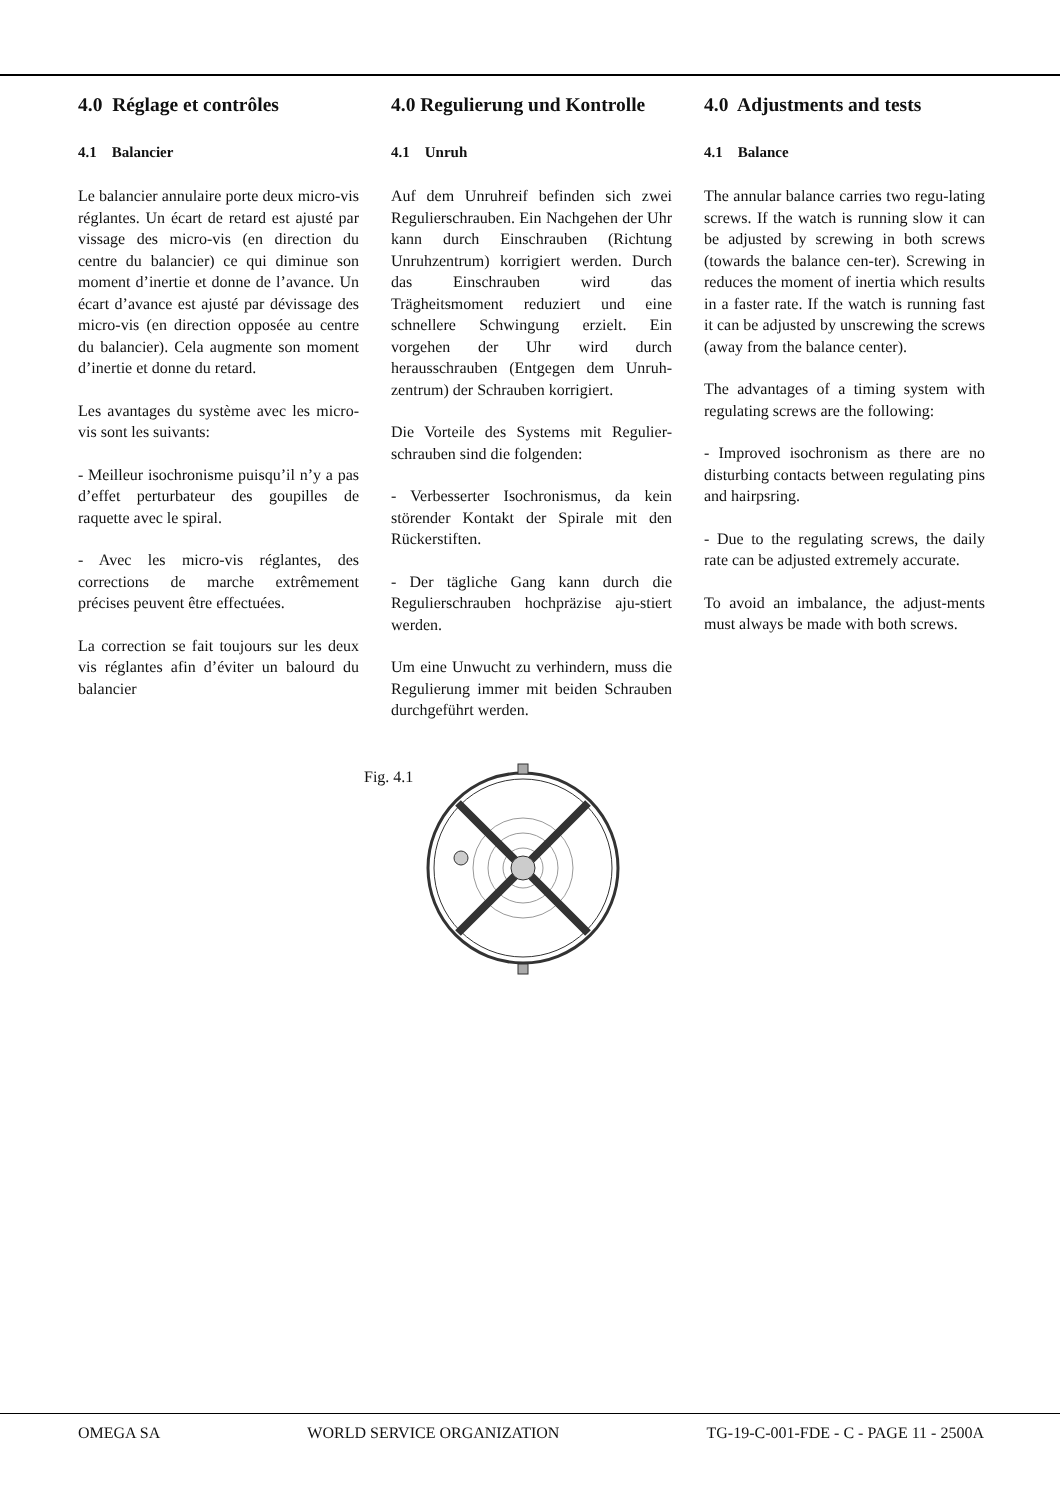4.0 Réglage et contrôles
4.1 Balancier
Le balancier annulaire porte deux micro-vis réglantes. Un écart de retard est ajusté par vissage des micro-vis (en direction du centre du balancier) ce qui diminue son moment d’inertie et donne de l’avance. Un écart d’avance est ajusté par dévissage des micro-vis (en direction opposée au centre du balancier). Cela augmente son moment d’inertie et donne du retard.
Les avantages du système avec les micro-vis sont les suivants:
- Meilleur isochronisme puisqu’il n’y a pas d’effet perturbateur des goupilles de raquette avec le spiral.
- Avec les micro-vis réglantes, des corrections de marche extrêmement précises peuvent être effectuées.
La correction se fait toujours sur les deux vis réglantes afin d’éviter un balourd du balancier
4.0 Regulierung und Kontrolle
4.1 Unruh
Auf dem Unruhreif befinden sich zwei Regulierschrauben. Ein Nachgehen der Uhr kann durch Einschrauben (Richtung Unruhzentrum) korrigiert werden. Durch das Einschrauben wird das Trägheitsmoment reduziert und eine schnellere Schwingung erzielt. Ein vorgehen der Uhr wird durch herausschrauben (Entgegen dem Unruh-zentrum) der Schrauben korrigiert.
Die Vorteile des Systems mit Regulier-schrauben sind die folgenden:
- Verbesserter Isochronismus, da kein störender Kontakt der Spirale mit den Rückerstiften.
- Der tägliche Gang kann durch die Regulierschrauben hochpräzise aju-stiert werden.
Um eine Unwucht zu verhindern, muss die Regulierung immer mit beiden Schrauben durchgeführt werden.
4.0 Adjustments and tests
4.1 Balance
The annular balance carries two regu-lating screws. If the watch is running slow it can be adjusted by screwing in both screws (towards the balance cen-ter). Screwing in reduces the moment of inertia which results in a faster rate. If the watch is running fast it can be adjusted by unscrewing the screws (away from the balance center).
The advantages of a timing system with regulating screws are the following:
- Improved isochronism as there are no disturbing contacts between regulating pins and hairpsring.
- Due to the regulating screws, the daily rate can be adjusted extremely accurate.
To avoid an imbalance, the adjust-ments must always be made with both screws.
Fig. 4.1
OMEGA SA WORLD SERVICE ORGANIZATION TG-19-C-001-FDE - C - PAGE 11 - 2500A